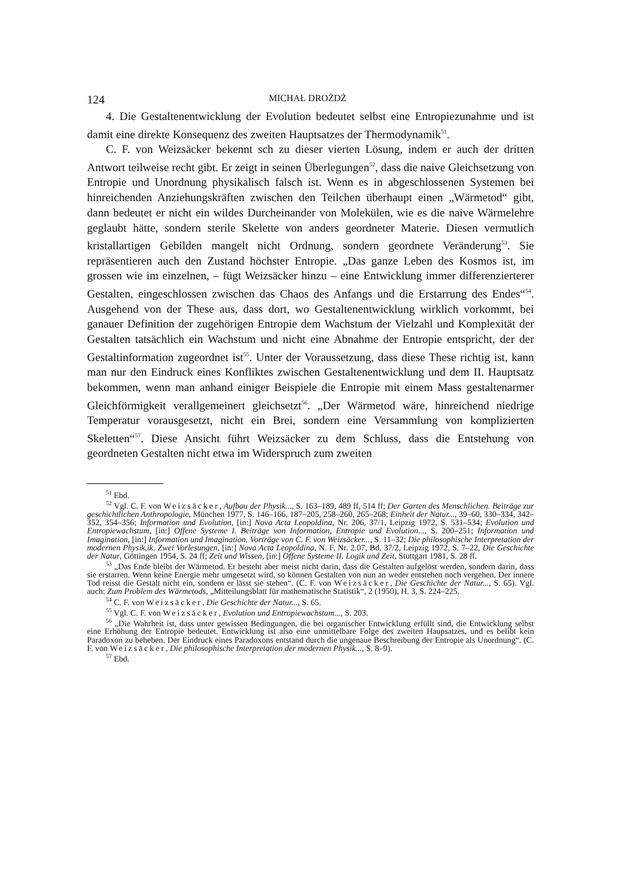124 MICHAŁ DROŻDŻ
4. Die Gestaltenentwicklung der Evolution bedeutet selbst eine Entropiezunahme und ist damit eine direkte Konsequenz des zweiten Hauptsatzes der Thermodynamik<sup>51</sup>.
C. F. von Weizsäcker bekennt sch zu dieser vierten Lösung, indem er auch der dritten Antwort teilweise recht gibt. Er zeigt in seinen Überlegungen<sup>52</sup>, dass die naive Gleichsetzung von Entropie und Unordnung physikalisch falsch ist. Wenn es in abgeschlossenen Systemen bei hinreichenden Anziehungskräften zwischen den Teilchen überhaupt einen „Wärmetod“ gibt, dann bedeutet er nicht ein wildes Durcheinander von Molekülen, wie es die naive Wärmelehre geglaubt hätte, sondern sterile Skelette von anders geordneter Materie. Diesen vermutlich kristallartigen Gebilden mangelt nicht Ordnung, sondern geordnete Veränderung<sup>53</sup>. Sie repräsentieren auch den Zustand höchster Entropie. „Das ganze Leben des Kosmos ist, im grossen wie im einzelnen, – fügt Weizsäcker hinzu – eine Entwicklung immer differenzierterer Gestalten, eingeschlossen zwischen das Chaos des Anfangs und die Erstarrung des Endes“<sup>54</sup>. Ausgehend von der These aus, dass dort, wo Gestaltenentwicklung wirklich vorkommt, bei ganauer Definition der zugehörigen Entropie dem Wachstum der Vielzahl und Komplexität der Gestalten tatsächlich ein Wachstum und nicht eine Abnahme der Entropie entspricht, der der Gestaltinformation zugeordnet ist<sup>55</sup>. Unter der Voraussetzung, dass diese These richtig ist, kann man nur den Eindruck eines Konfliktes zwischen Gestaltenentwicklung und dem II. Hauptsatz bekommen, wenn man anhand einiger Beispiele die Entropie mit einem Mass gestaltenarmer Gleichförmigkeit verallgemeinert gleichsetzt<sup>56</sup>. „Der Wärmetod wäre, hinreichend niedrige Temperatur vorausgesetzt, nicht ein Brei, sondern eine Versammlung von komplizierten Skeletten“<sup>57</sup>. Diese Ansicht führt Weizsäcker zu dem Schluss, dass die Entstehung von geordneten Gestalten nicht etwa im Widerspruch zum zweiten
<sup>51</sup> Ebd.
<sup>52</sup> Vgl. C. F. von Weizsäcker, Aufbau der Physik..., S. 163–189, 489 ff, 514 ff; Der Garten des Menschlichen. Beiträge zur geschichtlichen Anthropologie, München 1977, S. 146–166, 187–205, 258–260, 265–268; Einheit der Natur..., 39–60, 330–334, 342–352, 354–356; Information und Evolution, [in:] Nova Acta Leopoldina, Nr. 206, 37/1, Leipzig 1972, S. 531–534; Evolution und Entropiewachstum, [in:] Offene Systeme I. Beiträge von Information, Entropie und Evolution..., S. 200–251; Information und Imagination, [in:] Information und Imagination. Vorträge von C. F. von Weizsäcker..., S. 11–32; Die philosophische Interpretation der modernen Physik,ik. Zwei Vorlesungen, [in:] Nova Acta Leopoldina, N. F. Nr. 2.07, Bd. 37/2, Leipzig 1972, S. 7–22, Die Geschichte der Natur, Göttingen 1954, S. 24 ff; Zeit und Wissen, [in:] Offene Systeme II. Logik und Zeit, Stuttgart 1981, S. 28 ff.
<sup>53</sup> „Das Ende bleibt der Wärmetod. Er besteht aber meist nicht darin, dass die Gestalten aufgelöst werden, sondern darin, dass sie erstarren. Wenn keine Energie mehr umgesetzt wird, so können Gestalten von nun an weder entstehen noch vergehen. Der innere Tod reisst die Gestalt nicht ein, sondern er lässt sie stehen“. (C. F. von Weizsäcker, Die Geschichte der Natur..., S. 65). Vgl. auch: Zum Problem des Wärmetods, „Mitteilungsblatt für mathematische Statistik“, 2 (1950), H. 3, S. 224–225.
<sup>54</sup> C. F. von Weizsäcker, Die Geschichte der Natur..., S. 65.
<sup>55</sup> Vgl. C. F. von Weizsäcker, Evolution und Entropiewachstum..., S. 203.
<sup>56</sup> „Die Wahrheit ist, dass unter gewissen Bedingungen, die bei organischer Entwicklung erfüllt sind, die Entwicklung selbst eine Erhöhung der Entropie bedeutet. Entwicklung ist also eine unmittelbare Folge des zweiten Haupsatzes, und es belibt kein Paradoxon zu beheben. Der Eindruck eines Paradoxons entstand durch die ungenaue Beschreibung der Entropie als Unordnung“. (C. F. von Weizsäcker, Die philosophische Interpretation der modernen Physik..., S. 8–9).
<sup>57</sup> Ebd.